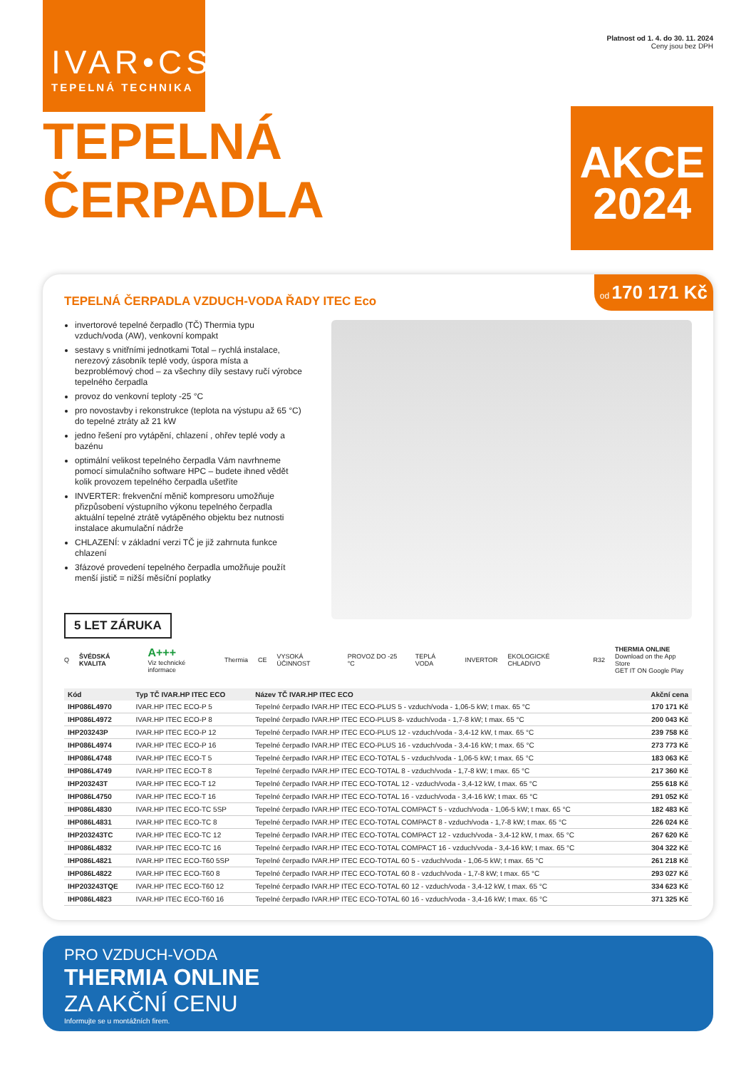IVAR•CS
TEPELNÁ TECHNIKA
Platnost od 1. 4. do 30. 11. 2024
Ceny jsou bez DPH
TEPELNÁ ČERPADLA
AKCE
2024
od 170 171 Kč
TEPELNÁ ČERPADLA VZDUCH-VODA ŘADY ITEC Eco
invertorové tepelné čerpadlo (TČ) Thermia typu vzduch/voda (AW), venkovní kompakt
sestavy s vnitřními jednotkami Total – rychlá instalace, nerezový zásobník teplé vody, úspora místa a bezproblémový chod – za všechny díly sestavy ručí výrobce tepelného čerpadla
provoz do venkovní teploty -25 °C
pro novostavby i rekonstrukce (teplota na výstupu až 65 °C) do tepelné ztráty až 21 kW
jedno řešení pro vytápění, chlazení , ohřev teplé vody a bazénu
optimální velikost tepelného čerpadla Vám navrhneme pomocí simulačního software HPC – budete ihned vědět kolik provozem tepelného čerpadla ušetříte
INVERTER: frekvenční měnič kompresoru umožňuje přizpůsobení výstupního výkonu tepelného čerpadla aktuální tepelné ztrátě vytápěného objektu bez nutnosti instalace akumulační nádrže
CHLAZENÍ: v základní verzi TČ je již zahrnuta funkce chlazení
3fázové provedení tepelného čerpadla umožňuje použít menší jistič = nižší měsíční poplatky
5 LET ZÁRUKA
Q ŠVÉDSKÁ KVALITA A+++
Viz technické informace Thermia CE VYSOKÁ ÚČINNOST PROVOZ DO -25 °C TEPLÁ VODA INVERTOR EKOLOGICKÉ CHLADIVO R32 THERMIA ONLINE
Download on the App Store
GET IT ON Google Play
| Kód | Typ TČ IVAR.HP ITEC ECO | Název TČ IVAR.HP ITEC ECO | Akční cena |
| --- | --- | --- | --- |
| IHP086L4970 | IVAR.HP ITEC ECO-P 5 | Tepelné čerpadlo IVAR.HP ITEC ECO-PLUS 5 - vzduch/voda - 1,06-5 kW; t max. 65 °C | 170 171 Kč |
| IHP086L4972 | IVAR.HP ITEC ECO-P 8 | Tepelné čerpadlo IVAR.HP ITEC ECO-PLUS 8- vzduch/voda - 1,7-8 kW; t max. 65 °C | 200 043 Kč |
| IHP203243P | IVAR.HP ITEC ECO-P 12 | Tepelné čerpadlo IVAR.HP ITEC ECO-PLUS 12 - vzduch/voda - 3,4-12 kW, t max. 65 °C | 239 758 Kč |
| IHP086L4974 | IVAR.HP ITEC ECO-P 16 | Tepelné čerpadlo IVAR.HP ITEC ECO-PLUS 16 - vzduch/voda - 3,4-16 kW; t max. 65 °C | 273 773 Kč |
| IHP086L4748 | IVAR.HP ITEC ECO-T 5 | Tepelné čerpadlo IVAR.HP ITEC ECO-TOTAL 5 - vzduch/voda - 1,06-5 kW; t max. 65 °C | 183 063 Kč |
| IHP086L4749 | IVAR.HP ITEC ECO-T 8 | Tepelné čerpadlo IVAR.HP ITEC ECO-TOTAL 8 - vzduch/voda - 1,7-8 kW; t max. 65 °C | 217 360 Kč |
| IHP203243T | IVAR.HP ITEC ECO-T 12 | Tepelné čerpadlo IVAR.HP ITEC ECO-TOTAL 12 - vzduch/voda - 3,4-12 kW, t max. 65 °C | 255 618 Kč |
| IHP086L4750 | IVAR.HP ITEC ECO-T 16 | Tepelné čerpadlo IVAR.HP ITEC ECO-TOTAL 16 - vzduch/voda - 3,4-16 kW; t max. 65 °C | 291 052 Kč |
| IHP086L4830 | IVAR.HP ITEC ECO-TC 5SP | Tepelné čerpadlo IVAR.HP ITEC ECO-TOTAL COMPACT 5 - vzduch/voda - 1,06-5 kW; t max. 65 °C | 182 483 Kč |
| IHP086L4831 | IVAR.HP ITEC ECO-TC 8 | Tepelné čerpadlo IVAR.HP ITEC ECO-TOTAL COMPACT 8 - vzduch/voda - 1,7-8 kW; t max. 65 °C | 226 024 Kč |
| IHP203243TC | IVAR.HP ITEC ECO-TC 12 | Tepelné čerpadlo IVAR.HP ITEC ECO-TOTAL COMPACT 12 - vzduch/voda - 3,4-12 kW, t max. 65 °C | 267 620 Kč |
| IHP086L4832 | IVAR.HP ITEC ECO-TC 16 | Tepelné čerpadlo IVAR.HP ITEC ECO-TOTAL COMPACT 16 - vzduch/voda - 3,4-16 kW; t max. 65 °C | 304 322 Kč |
| IHP086L4821 | IVAR.HP ITEC ECO-T60 5SP | Tepelné čerpadlo IVAR.HP ITEC ECO-TOTAL 60 5 - vzduch/voda - 1,06-5 kW; t max. 65 °C | 261 218 Kč |
| IHP086L4822 | IVAR.HP ITEC ECO-T60 8 | Tepelné čerpadlo IVAR.HP ITEC ECO-TOTAL 60 8 - vzduch/voda - 1,7-8 kW; t max. 65 °C | 293 027 Kč |
| IHP203243TQE | IVAR.HP ITEC ECO-T60 12 | Tepelné čerpadlo IVAR.HP ITEC ECO-TOTAL 60 12 - vzduch/voda - 3,4-12 kW, t max. 65 °C | 334 623 Kč |
| IHP086L4823 | IVAR.HP ITEC ECO-T60 16 | Tepelné čerpadlo IVAR.HP ITEC ECO-TOTAL 60 16 - vzduch/voda - 3,4-16 kW; t max. 65 °C | 371 325 Kč |
PRO VZDUCH-VODA
THERMIA ONLINE
ZA AKČNÍ CENU
Informujte se u montážních firem.